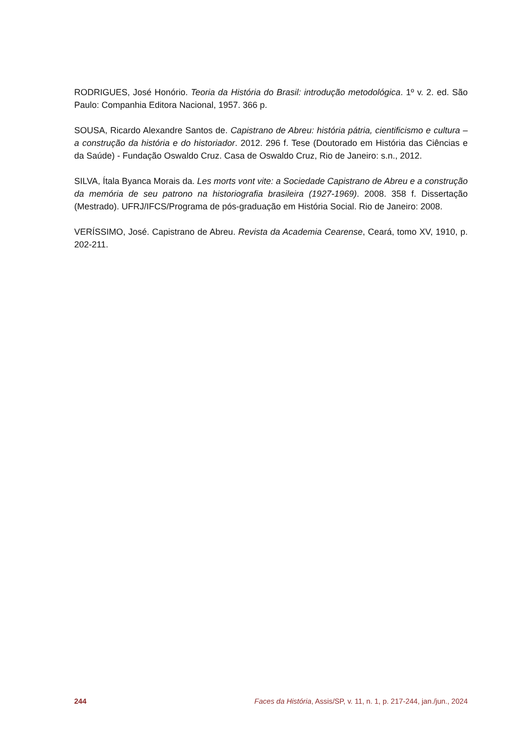RODRIGUES, José Honório. Teoria da História do Brasil: introdução metodológica. 1º v. 2. ed. São Paulo: Companhia Editora Nacional, 1957. 366 p.
SOUSA, Ricardo Alexandre Santos de. Capistrano de Abreu: história pátria, cientificismo e cultura – a construção da história e do historiador. 2012. 296 f. Tese (Doutorado em História das Ciências e da Saúde) - Fundação Oswaldo Cruz. Casa de Oswaldo Cruz, Rio de Janeiro: s.n., 2012.
SILVA, Ítala Byanca Morais da. Les morts vont vite: a Sociedade Capistrano de Abreu e a construção da memória de seu patrono na historiografia brasileira (1927-1969). 2008. 358 f. Dissertação (Mestrado). UFRJ/IFCS/Programa de pós-graduação em História Social. Rio de Janeiro: 2008.
VERÍSSIMO, José. Capistrano de Abreu. Revista da Academia Cearense, Ceará, tomo XV, 1910, p. 202-211.
244 Faces da História, Assis/SP, v. 11, n. 1, p. 217-244, jan./jun., 2024